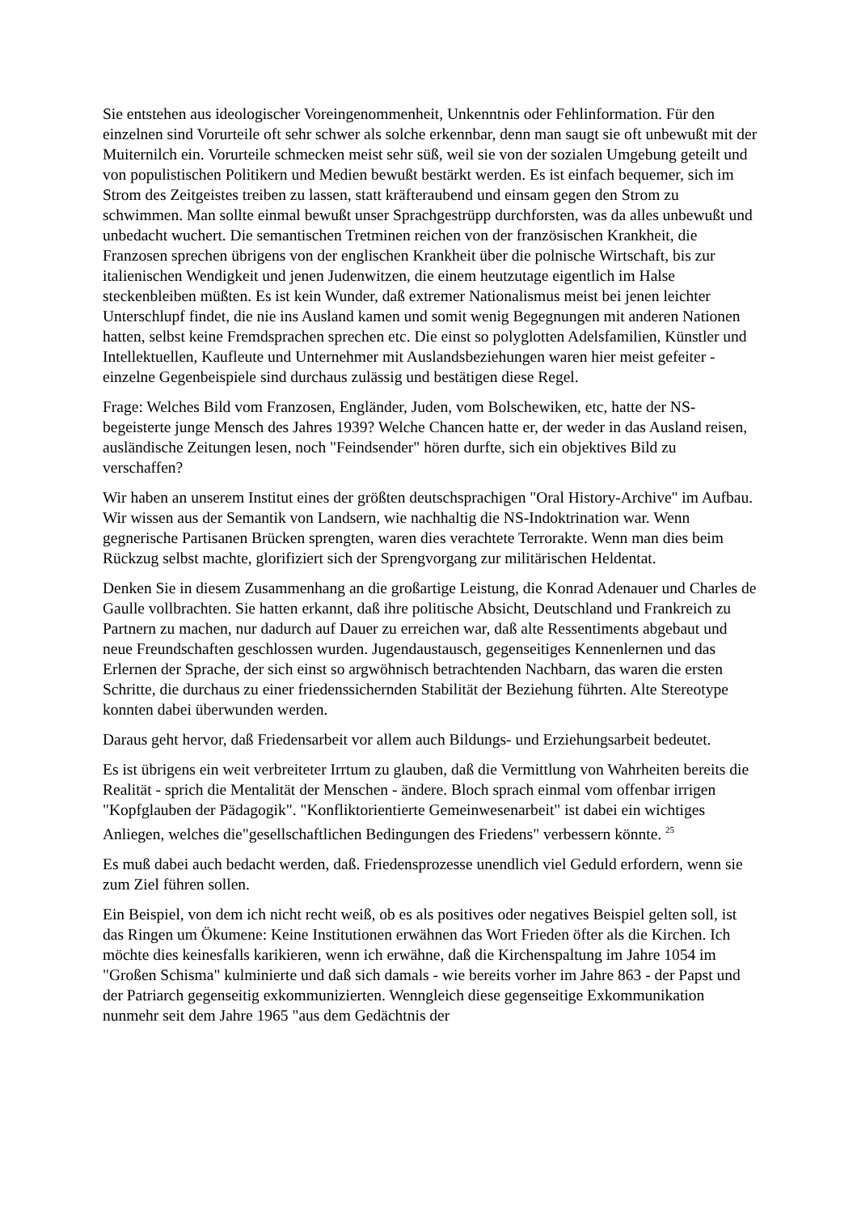Sie entstehen aus ideologischer Voreingenommenheit, Unkenntnis oder Fehlinformation. Für den einzelnen sind Vorurteile oft sehr schwer als solche erkennbar, denn man saugt sie oft unbewußt mit der Muiternilch ein. Vorurteile schmecken meist sehr süß, weil sie von der sozialen Umgebung geteilt und von populistischen Politikern und Medien bewußt bestärkt werden. Es ist einfach bequemer, sich im Strom des Zeitgeistes treiben zu lassen, statt kräfteraubend und einsam gegen den Strom zu schwimmen. Man sollte einmal bewußt unser Sprachgestrüpp durchforsten, was da alles unbewußt und unbedacht wuchert. Die semantischen Tretminen reichen von der französischen Krankheit, die Franzosen sprechen übrigens von der englischen Krankheit über die polnische Wirtschaft, bis zur italienischen Wendigkeit und jenen Judenwitzen, die einem heutzutage eigentlich im Halse steckenbleiben müßten. Es ist kein Wunder, daß extremer Nationalismus meist bei jenen leichter Unterschlupf findet, die nie ins Ausland kamen und somit wenig Begegnungen mit anderen Nationen hatten, selbst keine Fremdsprachen sprechen etc. Die einst so polyglotten Adelsfamilien, Künstler und Intellektuellen, Kaufleute und Unternehmer mit Auslandsbeziehungen waren hier meist gefeiter -einzelne Gegenbeispiele sind durchaus zulässig und bestätigen diese Regel.
Frage: Welches Bild vom Franzosen, Engländer, Juden, vom Bolschewiken, etc, hatte der NS-begeisterte junge Mensch des Jahres 1939? Welche Chancen hatte er, der weder in das Ausland reisen, ausländische Zeitungen lesen, noch "Feindsender" hören durfte, sich ein objektives Bild zu verschaffen?
Wir haben an unserem Institut eines der größten deutschsprachigen "Oral History-Archive" im Aufbau. Wir wissen aus der Semantik von Landsern, wie nachhaltig die NS-Indoktrination war. Wenn gegnerische Partisanen Brücken sprengten, waren dies verachtete Terrorakte. Wenn man dies beim Rückzug selbst machte, glorifiziert sich der Sprengvorgang zur militärischen Heldentat.
Denken Sie in diesem Zusammenhang an die großartige Leistung, die Konrad Adenauer und Charles de Gaulle vollbrachten. Sie hatten erkannt, daß ihre politische Absicht, Deutschland und Frankreich zu Partnern zu machen, nur dadurch auf Dauer zu erreichen war, daß alte Ressentiments abgebaut und neue Freundschaften geschlossen wurden. Jugendaustausch, gegenseitiges Kennenlernen und das Erlernen der Sprache, der sich einst so argwöhnisch betrachtenden Nachbarn, das waren die ersten Schritte, die durchaus zu einer friedenssichernden Stabilität der Beziehung führten. Alte Stereotype konnten dabei überwunden werden.
Daraus geht hervor, daß Friedensarbeit vor allem auch Bildungs- und Erziehungsarbeit bedeutet.
Es ist übrigens ein weit verbreiteter Irrtum zu glauben, daß die Vermittlung von Wahrheiten bereits die Realität - sprich die Mentalität der Menschen - ändere. Bloch sprach einmal vom offenbar irrigen "Kopfglauben der Pädagogik". "Konfliktorientierte Gemeinwesenarbeit" ist dabei ein wichtiges Anliegen, welches die"gesellschaftlichen Bedingungen des Friedens" verbessern könnte. <sup>25</sup>
Es muß dabei auch bedacht werden, daß. Friedensprozesse unendlich viel Geduld erfordern, wenn sie zum Ziel führen sollen.
Ein Beispiel, von dem ich nicht recht weiß, ob es als positives oder negatives Beispiel gelten soll, ist das Ringen um Ökumene: Keine Institutionen erwähnen das Wort Frieden öfter als die Kirchen. Ich möchte dies keinesfalls karikieren, wenn ich erwähne, daß die Kirchenspaltung im Jahre 1054 im "Großen Schisma" kulminierte und daß sich damals - wie bereits vorher im Jahre 863 - der Papst und der Patriarch gegenseitig exkommunizierten. Wenngleich diese gegenseitige Exkommunikation nunmehr seit dem Jahre 1965 "aus dem Gedächtnis der